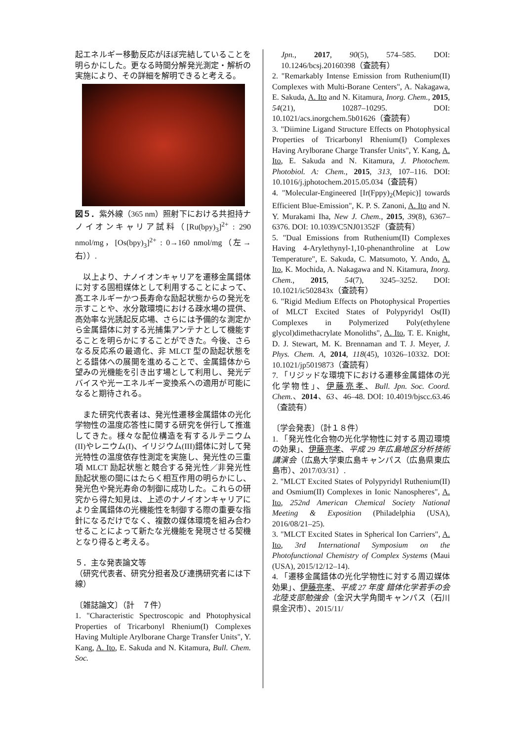起エネルギー移動反応がほぼ完結していることを明らかにした。更なる時間分解発光測定・解析の実施により、その詳細を解明できると考える。
図５．紫外線（365 nm）照射下における共担持ナノイオンキャリア試料（[Ru(bpy)<sub>3</sub>]<sup>2+</sup> : 290 nmol/mg，[Os(bpy)<sub>3</sub>]<sup>2+</sup> : 0→160 nmol/mg（左→右））.
　以上より、ナノイオンキャリアを遷移金属錯体に対する固相媒体として利用することによって、高エネルギーかつ長寿命な励起状態からの発光を示すことや、水分散環境における疎水場の提供、高効率な光誘起反応場、さらには予備的な測定から金属錯体に対する光捕集アンテナとして機能することを明らかにすることができた。今後、さらなる反応系の最適化、非 MLCT 型の励起状態をとる錯体への展開を進めることで、金属錯体から望みの光機能を引き出す場として利用し、発光デバイスや光ーエネルギー変換系への適用が可能になると期待される。
　また研究代表者は、発光性遷移金属錯体の光化学物性の温度応答性に関する研究を併行して推進してきた。様々な配位構造を有するルテニウム(II)やレニウム(I)、イリジウム(III)錯体に対して発光特性の温度依存性測定を実施し、発光性の三重項 MLCT 励起状態と競合する発光性／非発光性励起状態の間にはたらく相互作用の明らかにし、発光色や発光寿命の制御に成功した。これらの研究から得た知見は、上述のナノイオンキャリアにより金属錯体の光機能性を制御する際の重要な指針になるだけでなく、複数の媒体環境を組み合わせることによって新たな光機能を発現させる契機となり得ると考える。
５．主な発表論文等
（研究代表者、研究分担者及び連携研究者には下線）
〔雑誌論文〕（計　７件）
1. "Characteristic Spectroscopic and Photophysical Properties of Tricarbonyl Rhenium(I) Complexes Having Multiple Arylborane Charge Transfer Units", Y. Kang, A. Ito, E. Sakuda and N. Kitamura, Bull. Chem. Soc.
Jpn., 2017, 90(5), 574–585. DOI: 10.1246/bcsj.20160398（査読有）
2. "Remarkably Intense Emission from Ruthenium(II) Complexes with Multi-Borane Centers", A. Nakagawa, E. Sakuda, A. Ito and N. Kitamura, Inorg. Chem., 2015, 54(21), 10287–10295. DOI: 10.1021/acs.inorgchem.5b01626（査読有）
3. "Diimine Ligand Structure Effects on Photophysical Properties of Tricarbonyl Rhenium(I) Complexes Having Arylborane Charge Transfer Units", Y. Kang, A. Ito, E. Sakuda and N. Kitamura, J. Photochem. Photobiol. A: Chem., 2015, 313, 107–116. DOI: 10.1016/j.jphotochem.2015.05.034（査読有）
4. "Molecular-Engineered [Ir(Fppy)<sub>2</sub>(Mepic)] towards Efficient Blue-Emission", K. P. S. Zanoni, A. Ito and N. Y. Murakami Iha, New J. Chem., 2015, 39(8), 6367–6376. DOI: 10.1039/C5NJ01352F（査読有）
5. "Dual Emissions from Ruthenium(II) Complexes Having 4-Arylethynyl-1,10-phenanthroline at Low Temperature", E. Sakuda, C. Matsumoto, Y. Ando, A. Ito, K. Mochida, A. Nakagawa and N. Kitamura, Inorg. Chem., 2015, 54(7), 3245–3252. DOI: 10.1021/ic502843x（査読有）
6. "Rigid Medium Effects on Photophysical Properties of MLCT Excited States of Polypyridyl Os(II) Complexes in Polymerized Poly(ethylene glycol)dimethacrylate Monoliths", A. Ito, T. E. Knight, D. J. Stewart, M. K. Brennaman and T. J. Meyer, J. Phys. Chem. A, 2014, 118(45), 10326–10332. DOI: 10.1021/jp5019873（査読有）
7. 「リジッドな環境下における遷移金属錯体の光化学物性」、伊藤亮孝、Bull. Jpn. Soc. Coord. Chem.、2014、63、46–48. DOI: 10.4019/bjscc.63.46（査読有）
〔学会発表〕（計１８件）
1. 「発光性化合物の光化学物性に対する周辺環境の効果」、伊藤亮孝、平成 29 年広島地区分析技術講演会（広島大学東広島キャンパス（広島県東広島市）、2017/03/31）.
2. "MLCT Excited States of Polypyridyl Ruthenium(II) and Osmium(II) Complexes in Ionic Nanospheres", A. Ito, 252nd American Chemical Society National Meeting & Exposition (Philadelphia (USA), 2016/08/21–25).
3. "MLCT Excited States in Spherical Ion Carriers", A. Ito, 3rd International Symposium on the Photofunctional Chemistry of Complex Systems (Maui (USA), 2015/12/12–14).
4. 「遷移金属錯体の光化学物性に対する周辺媒体効果」、伊藤亮孝、平成 27 年度 錯体化学若手の会北陸支部勉強会（金沢大学角間キャンパス（石川県金沢市）、2015/11/